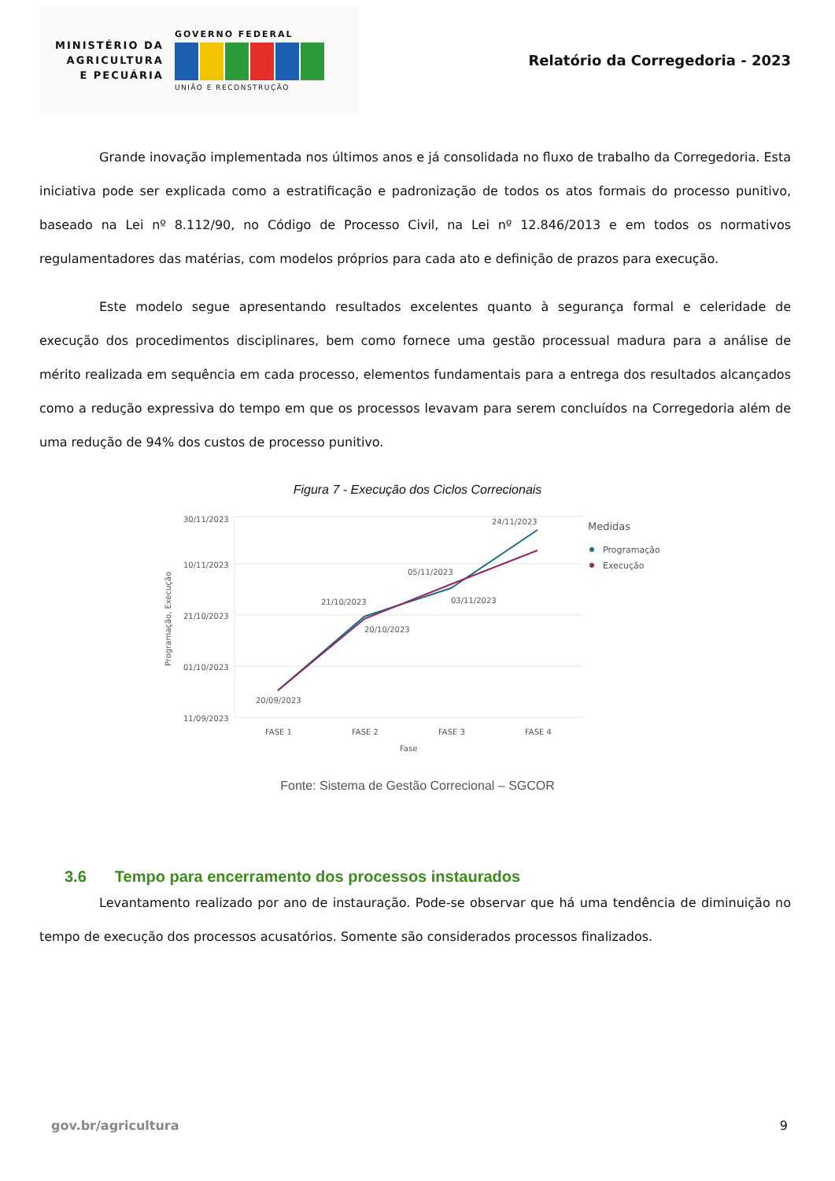MINISTÉRIO DA
AGRICULTURA
E PECUÁRIA
GOVERNO FEDERAL
UNIÃO E RECONSTRUÇÃO
Relatório da Corregedoria - 2023
Grande inovação implementada nos últimos anos e já consolidada no fluxo de trabalho da Corregedoria. Esta iniciativa pode ser explicada como a estratificação e padronização de todos os atos formais do processo punitivo, baseado na Lei nº 8.112/90, no Código de Processo Civil, na Lei nº 12.846/2013 e em todos os normativos regulamentadores das matérias, com modelos próprios para cada ato e definição de prazos para execução.
Este modelo segue apresentando resultados excelentes quanto à segurança formal e celeridade de execução dos procedimentos disciplinares, bem como fornece uma gestão processual madura para a análise de mérito realizada em sequência em cada processo, elementos fundamentais para a entrega dos resultados alcançados como a redução expressiva do tempo em que os processos levavam para serem concluídos na Corregedoria além de uma redução de 94% dos custos de processo punitivo.
Figura 7 - Execução dos Ciclos Correcionais
30/11/2023
10/11/2023
21/10/2023
01/10/2023
11/09/2023
Programação, Execução
20/09/2023
21/10/2023
20/10/2023
05/11/2023
03/11/2023
24/11/2023
FASE 1
FASE 2
FASE 3
FASE 4
Fase
Medidas
Programação
Execução
Fonte: Sistema de Gestão Correcional – SGCOR
3.6 Tempo para encerramento dos processos instaurados
Levantamento realizado por ano de instauração. Pode-se observar que há uma tendência de diminuição no tempo de execução dos processos acusatórios. Somente são considerados processos finalizados.
gov.br/agricultura 9